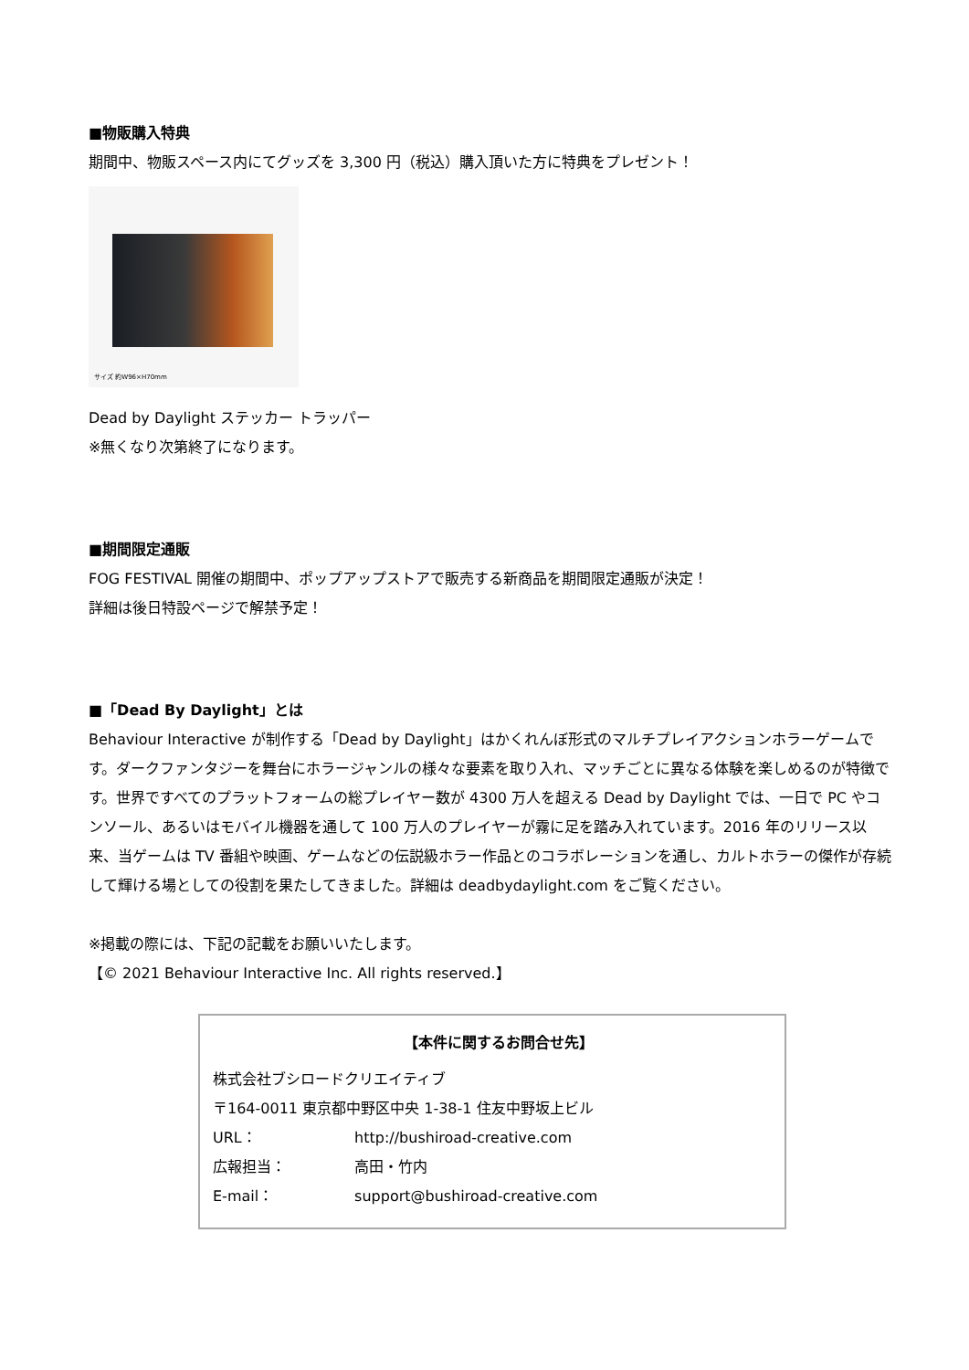■物販購入特典
期間中、物販スペース内にてグッズを 3,300 円（税込）購入頂いた方に特典をプレゼント！
サイズ 約W96×H70mm
Dead by Daylight ステッカー トラッパー
※無くなり次第終了になります。
■期間限定通販
FOG FESTIVAL 開催の期間中、ポップアップストアで販売する新商品を期間限定通販が決定！
詳細は後日特設ページで解禁予定！
■「Dead By Daylight」とは
Behaviour Interactive が制作する「Dead by Daylight」はかくれんぼ形式のマルチプレイアクションホラーゲームです。ダークファンタジーを舞台にホラージャンルの様々な要素を取り入れ、マッチごとに異なる体験を楽しめるのが特徴です。世界ですべてのプラットフォームの総プレイヤー数が 4300 万人を超える Dead by Daylight では、一日で PC やコンソール、あるいはモバイル機器を通して 100 万人のプレイヤーが霧に足を踏み入れています。2016 年のリリース以来、当ゲームは TV 番組や映画、ゲームなどの伝説級ホラー作品とのコラボレーションを通し、カルトホラーの傑作が存続して輝ける場としての役割を果たしてきました。詳細は deadbydaylight.com をご覧ください。
※掲載の際には、下記の記載をお願いいたします。
【© 2021 Behaviour Interactive Inc. All rights reserved.】
【本件に関するお問合せ先】
株式会社ブシロードクリエイティブ
〒164-0011 東京都中野区中央 1-38-1 住友中野坂上ビル
URL： http://bushiroad-creative.com
広報担当： 高田・竹内
E-mail： support@bushiroad-creative.com